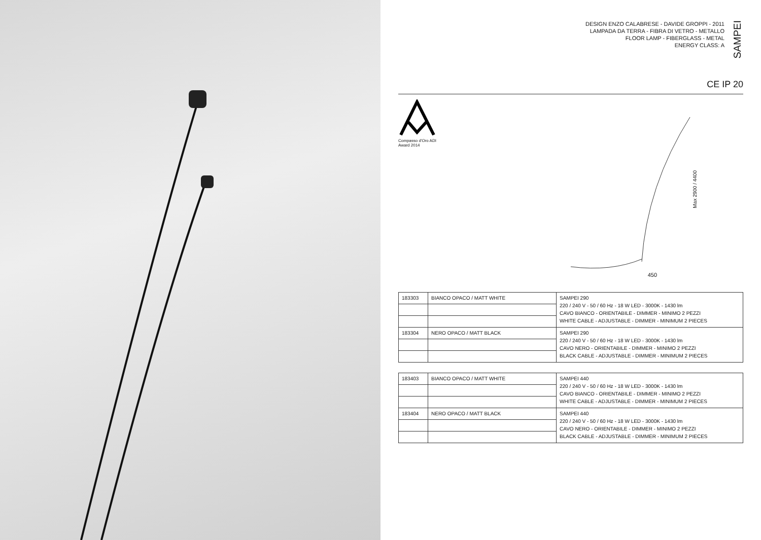DESIGN ENZO CALABRESE - DAVIDE GROPPI - 2011
LAMPADA DA TERRA - FIBRA DI VETRO - METALLO
FLOOR LAMP - FIBERGLASS - METAL
ENERGY CLASS: A
SAMPEI
CE IP 20
Compasso d'Oro ADI
Award 2014
Max 2900 / 4400
450
| 183303 | BIANCO OPACO / MATT WHITE | SAMPEI 290 220 / 240 V - 50 / 60 Hz - 18 W LED - 3000K - 1430 lm CAVO BIANCO - ORIENTABILE - DIMMER - MINIMO 2 PEZZI WHITE CABLE - ADJUSTABLE - DIMMER - MINIMUM 2 PIECES |
| 183304 | NERO OPACO / MATT BLACK | SAMPEI 290 220 / 240 V - 50 / 60 Hz - 18 W LED - 3000K - 1430 lm CAVO NERO - ORIENTABILE - DIMMER - MINIMO 2 PEZZI BLACK CABLE - ADJUSTABLE - DIMMER - MINIMUM 2 PIECES |
| 183403 | BIANCO OPACO / MATT WHITE | SAMPEI 440 220 / 240 V - 50 / 60 Hz - 18 W LED - 3000K - 1430 lm CAVO BIANCO - ORIENTABILE - DIMMER - MINIMO 2 PEZZI WHITE CABLE - ADJUSTABLE - DIMMER - MINIMUM 2 PIECES |
| 183404 | NERO OPACO / MATT BLACK | SAMPEI 440 220 / 240 V - 50 / 60 Hz - 18 W LED - 3000K - 1430 lm CAVO NERO - ORIENTABILE - DIMMER - MINIMO 2 PEZZI BLACK CABLE - ADJUSTABLE - DIMMER - MINIMUM 2 PIECES |